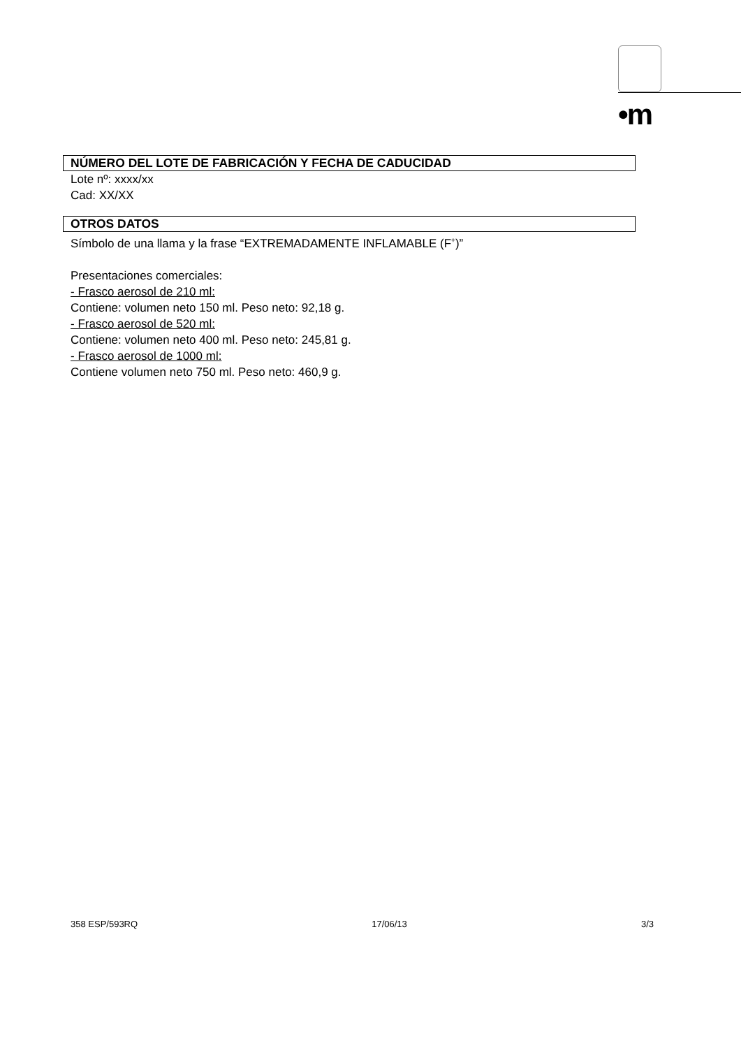•m
NÚMERO DEL LOTE DE FABRICACIÓN Y FECHA DE CADUCIDAD
Lote nº: xxxx/xx
Cad: XX/XX
OTROS DATOS
Símbolo de una llama y la frase “EXTREMADAMENTE INFLAMABLE (F<sup>+</sup>)”
Presentaciones comerciales:
- Frasco aerosol de 210 ml:
Contiene: volumen neto 150 ml. Peso neto: 92,18 g.
- Frasco aerosol de 520 ml:
Contiene: volumen neto 400 ml. Peso neto: 245,81 g.
- Frasco aerosol de 1000 ml:
Contiene volumen neto 750 ml. Peso neto: 460,9 g.
358 ESP/593RQ 17/06/13 3/3